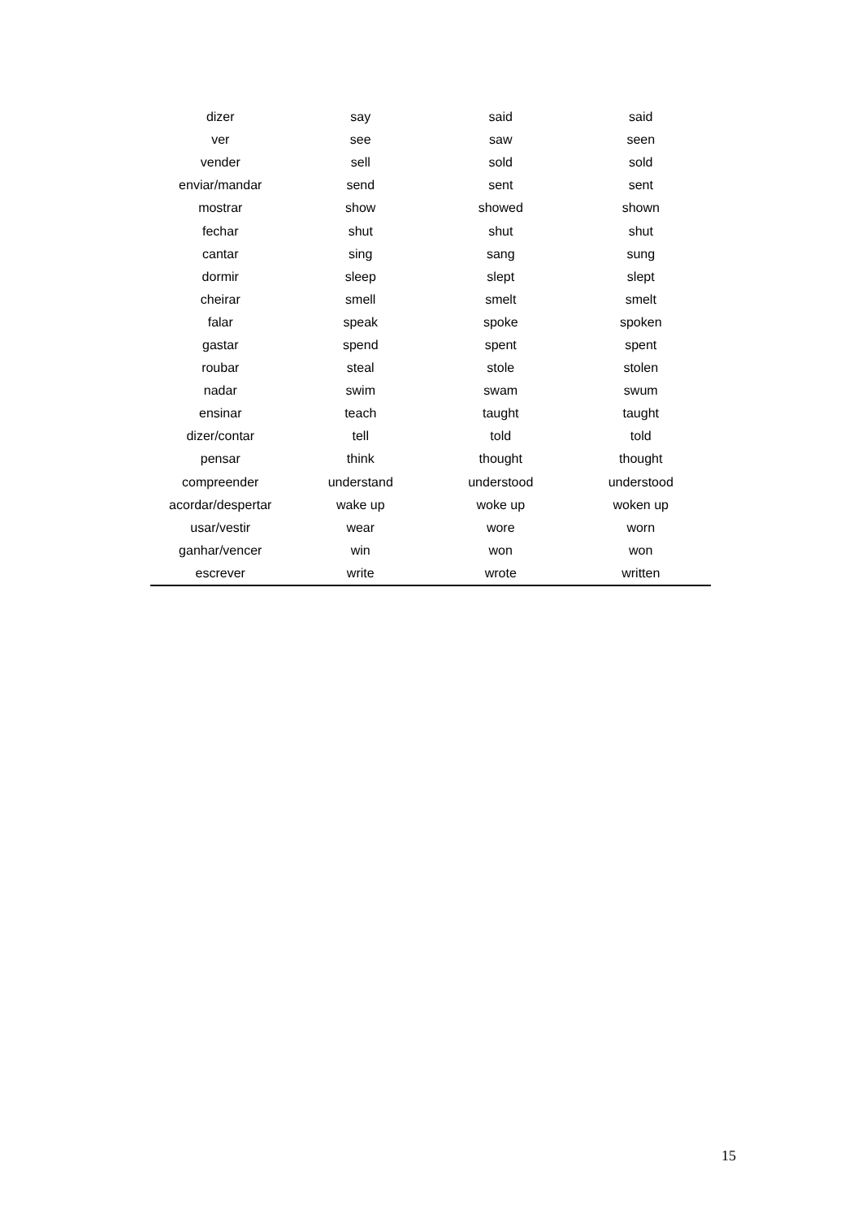| dizer | say | said | said |
| ver | see | saw | seen |
| vender | sell | sold | sold |
| enviar/mandar | send | sent | sent |
| mostrar | show | showed | shown |
| fechar | shut | shut | shut |
| cantar | sing | sang | sung |
| dormir | sleep | slept | slept |
| cheirar | smell | smelt | smelt |
| falar | speak | spoke | spoken |
| gastar | spend | spent | spent |
| roubar | steal | stole | stolen |
| nadar | swim | swam | swum |
| ensinar | teach | taught | taught |
| dizer/contar | tell | told | told |
| pensar | think | thought | thought |
| compreender | understand | understood | understood |
| acordar/despertar | wake up | woke up | woken up |
| usar/vestir | wear | wore | worn |
| ganhar/vencer | win | won | won |
| escrever | write | wrote | written |
15